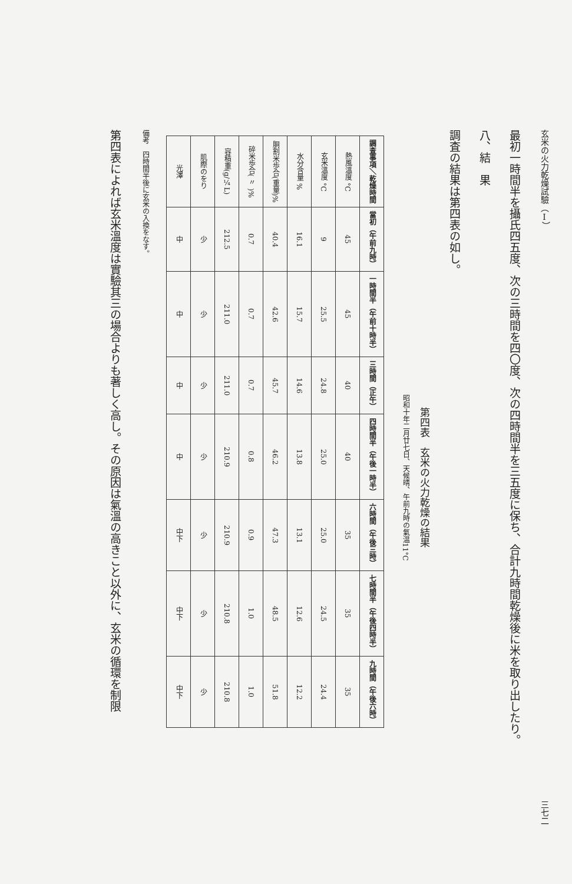玄米の火力乾燥試驗（Ⅰ） 三七二
最初一時間半を攝氏四五度、次の三時間を四〇度、次の四時間半を三五度に保ち、合計九時間乾燥後に米を取り出したり。
八、結　果
調査の結果は第四表の如し。
第四表　玄米の火力乾燥の結果
昭和十年二月廿七日、天候晴、午前九時の氣温11°C
| 調査事項＼乾燥時間 | 當初（午前九時） | 一時間半（午前十時半） | 三時間（正午） | 四時間半（午後一時半） | 六時間（午後三時） | 七時間半（午後四時半） | 九時間（午後六時） |
| --- | --- | --- | --- | --- | --- | --- | --- |
| 熱風溫度 °C | 45 | 45 | 40 | 40 | 35 | 35 | 35 |
| 玄米溫度 °C | 9 | 25.5 | 24.8 | 25.0 | 25.0 | 24.5 | 24.4 |
| 水分含量 % | 16.1 | 15.7 | 14.6 | 13.8 | 13.1 | 12.6 | 12.2 |
| 胴割米歩合(重量)% | 40.4 | 42.6 | 45.7 | 46.2 | 47.3 | 48.5 | 51.8 |
| 碎米歩合( 〃 )% | 0.7 | 0.7 | 0.7 | 0.8 | 0.9 | 1.0 | 1.0 |
| 容積重(g/¼L) | 212.5 | 211.0 | 211.0 | 210.9 | 210.9 | 210.8 | 210.8 |
| 肌際のをり | 少 | 少 | 少 | 少 | 少 | 少 | 少 |
| 光澤 | 中 | 中 | 中 | 中 | 中下 | 中下 | 中下 |
備考　四時間半後に玄米の入換をなす。
第四表によれば玄米溫度は實驗其三の場合よりも著しく高し。その原因は氣溫の高きこと以外に、玄米の循環を制限